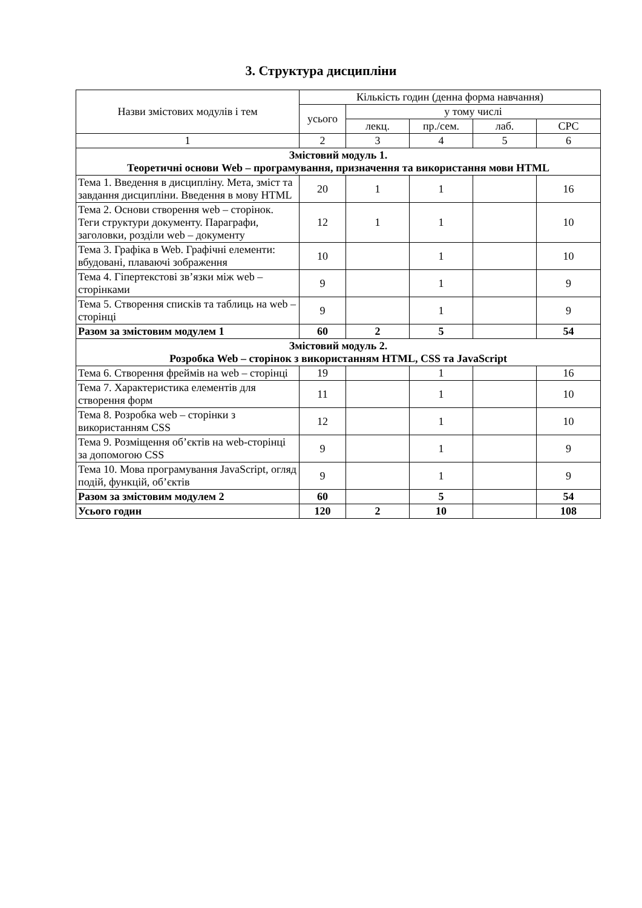3. Структура дисципліни
| Назви змістових модулів і тем | Кількість годин (денна форма навчання) | | | | |
| --- | --- | --- | --- | --- | --- |
| | усього | у тому числі | | | |
| | | лекц. | пр./сем. | лаб. | СРС |
| 1 | 2 | 3 | 4 | 5 | 6 |
| Змістовий модуль 1. Теоретичні основи Web – програмування, призначення та використання мови HTML | | | | | |
| Тема 1. Введення в дисципліну. Мета, зміст та завдання дисципліни. Введення в мову HTML | 20 | 1 | 1 | | 16 |
| Тема 2. Основи створення web – сторінок. Теги структури документу. Параграфи, заголовки, розділи web – документу | 12 | 1 | 1 | | 10 |
| Тема 3. Графіка в Web. Графічні елементи: вбудовані, плаваючі зображення | 10 | | 1 | | 10 |
| Тема 4. Гіпертекстові зв’язки між web – сторінками | 9 | | 1 | | 9 |
| Тема 5. Створення списків та таблиць на web – сторінці | 9 | | 1 | | 9 |
| Разом за змістовим модулем 1 | 60 | 2 | 5 | | 54 |
| Змістовий модуль 2. Розробка Web – сторінок з використанням HTML, CSS та JavaScript | | | | | |
| Тема 6. Створення фреймів на web – сторінці | 19 | | 1 | | 16 |
| Тема 7. Характеристика елементів для створення форм | 11 | | 1 | | 10 |
| Тема 8. Розробка web – сторінки з використанням CSS | 12 | | 1 | | 10 |
| Тема 9. Розміщення об’єктів на web-сторінці за допомогою CSS | 9 | | 1 | | 9 |
| Тема 10. Мова програмування JavaScript, огляд подій, функцій, об’єктів | 9 | | 1 | | 9 |
| Разом за змістовим модулем 2 | 60 | | 5 | | 54 |
| Усього годин | 120 | 2 | 10 | | 108 |